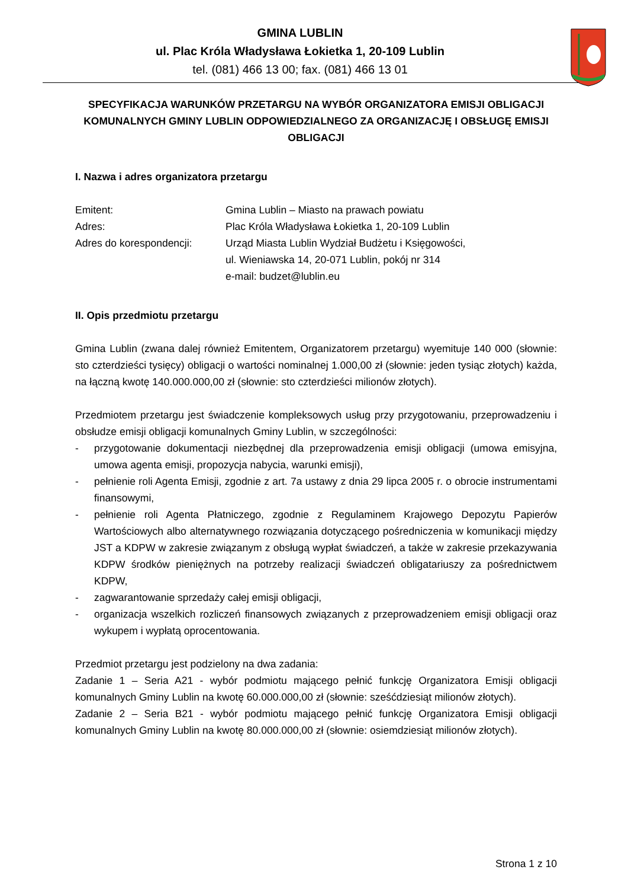GMINA LUBLIN
ul. Plac Króla Władysława Łokietka 1, 20-109 Lublin
tel. (081) 466 13 00; fax. (081) 466 13 01
SPECYFIKACJA WARUNKÓW PRZETARGU NA WYBÓR ORGANIZATORA EMISJI OBLIGACJI KOMUNALNYCH GMINY LUBLIN ODPOWIEDZIALNEGO ZA ORGANIZACJĘ I OBSŁUGĘ EMISJI OBLIGACJI
I. Nazwa i adres organizatora przetargu
Emitent: Gmina Lublin – Miasto na prawach powiatu
Adres: Plac Króla Władysława Łokietka 1, 20-109 Lublin
Adres do korespondencji: Urząd Miasta Lublin Wydział Budżetu i Księgowości,
ul. Wieniawska 14, 20-071 Lublin, pokój nr 314
e-mail: budzet@lublin.eu
II. Opis przedmiotu przetargu
Gmina Lublin (zwana dalej również Emitentem, Organizatorem przetargu) wyemituje 140 000 (słownie: sto czterdzieści tysięcy) obligacji o wartości nominalnej 1.000,00 zł (słownie: jeden tysiąc złotych) każda, na łączną kwotę 140.000.000,00 zł (słownie: sto czterdzieści milionów złotych).
Przedmiotem przetargu jest świadczenie kompleksowych usług przy przygotowaniu, przeprowadzeniu i obsłudze emisji obligacji komunalnych Gminy Lublin, w szczególności:
- przygotowanie dokumentacji niezbędnej dla przeprowadzenia emisji obligacji (umowa emisyjna, umowa agenta emisji, propozycja nabycia, warunki emisji),
- pełnienie roli Agenta Emisji, zgodnie z art. 7a ustawy z dnia 29 lipca 2005 r. o obrocie instrumentami finansowymi,
- pełnienie roli Agenta Płatniczego, zgodnie z Regulaminem Krajowego Depozytu Papierów Wartościowych albo alternatywnego rozwiązania dotyczącego pośredniczenia w komunikacji między JST a KDPW w zakresie związanym z obsługą wypłat świadczeń, a także w zakresie przekazywania KDPW środków pieniężnych na potrzeby realizacji świadczeń obligatariuszy za pośrednictwem KDPW,
- zagwarantowanie sprzedaży całej emisji obligacji,
- organizacja wszelkich rozliczeń finansowych związanych z przeprowadzeniem emisji obligacji oraz wykupem i wypłatą oprocentowania.
Przedmiot przetargu jest podzielony na dwa zadania:
Zadanie 1 – Seria A21 - wybór podmiotu mającego pełnić funkcję Organizatora Emisji obligacji komunalnych Gminy Lublin na kwotę 60.000.000,00 zł (słownie: sześćdziesiąt milionów złotych).
Zadanie 2 – Seria B21 - wybór podmiotu mającego pełnić funkcję Organizatora Emisji obligacji komunalnych Gminy Lublin na kwotę 80.000.000,00 zł (słownie: osiemdziesiąt milionów złotych).
Strona 1 z 10